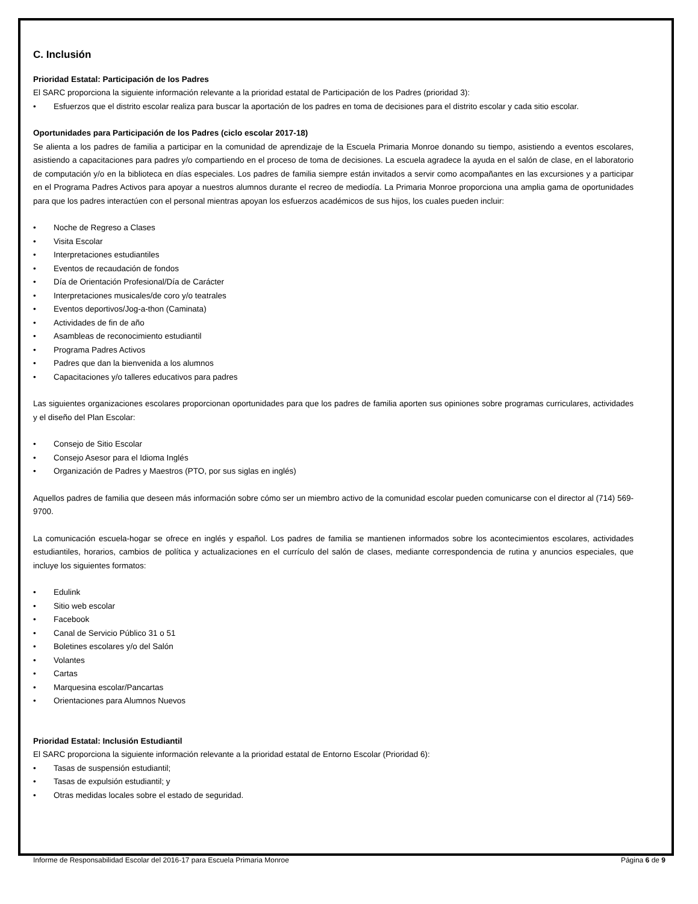C. Inclusión
Prioridad Estatal: Participación de los Padres
El SARC proporciona la siguiente información relevante a la prioridad estatal de Participación de los Padres (prioridad 3):
• Esfuerzos que el distrito escolar realiza para buscar la aportación de los padres en toma de decisiones para el distrito escolar y cada sitio escolar.
Oportunidades para Participación de los Padres (ciclo escolar 2017-18)
Se alienta a los padres de familia a participar en la comunidad de aprendizaje de la Escuela Primaria Monroe donando su tiempo, asistiendo a eventos escolares, asistiendo a capacitaciones para padres y/o compartiendo en el proceso de toma de decisiones. La escuela agradece la ayuda en el salón de clase, en el laboratorio de computación y/o en la biblioteca en días especiales. Los padres de familia siempre están invitados a servir como acompañantes en las excursiones y a participar en el Programa Padres Activos para apoyar a nuestros alumnos durante el recreo de mediodía. La Primaria Monroe proporciona una amplia gama de oportunidades para que los padres interactúen con el personal mientras apoyan los esfuerzos académicos de sus hijos, los cuales pueden incluir:
• Noche de Regreso a Clases
• Visita Escolar
• Interpretaciones estudiantiles
• Eventos de recaudación de fondos
• Día de Orientación Profesional/Día de Carácter
• Interpretaciones musicales/de coro y/o teatrales
• Eventos deportivos/Jog-a-thon (Caminata)
• Actividades de fin de año
• Asambleas de reconocimiento estudiantil
• Programa Padres Activos
• Padres que dan la bienvenida a los alumnos
• Capacitaciones y/o talleres educativos para padres
Las siguientes organizaciones escolares proporcionan oportunidades para que los padres de familia aporten sus opiniones sobre programas curriculares, actividades y el diseño del Plan Escolar:
• Consejo de Sitio Escolar
• Consejo Asesor para el Idioma Inglés
• Organización de Padres y Maestros (PTO, por sus siglas en inglés)
Aquellos padres de familia que deseen más información sobre cómo ser un miembro activo de la comunidad escolar pueden comunicarse con el director al (714) 569-9700.
La comunicación escuela-hogar se ofrece en inglés y español. Los padres de familia se mantienen informados sobre los acontecimientos escolares, actividades estudiantiles, horarios, cambios de política y actualizaciones en el currículo del salón de clases, mediante correspondencia de rutina y anuncios especiales, que incluye los siguientes formatos:
• Edulink
• Sitio web escolar
• Facebook
• Canal de Servicio Público 31 o 51
• Boletines escolares y/o del Salón
• Volantes
• Cartas
• Marquesina escolar/Pancartas
• Orientaciones para Alumnos Nuevos
Prioridad Estatal: Inclusión Estudiantil
El SARC proporciona la siguiente información relevante a la prioridad estatal de Entorno Escolar (Prioridad 6):
• Tasas de suspensión estudiantil;
• Tasas de expulsión estudiantil; y
• Otras medidas locales sobre el estado de seguridad.
Informe de Responsabilidad Escolar del 2016-17 para Escuela Primaria Monroe Página 6 de 9